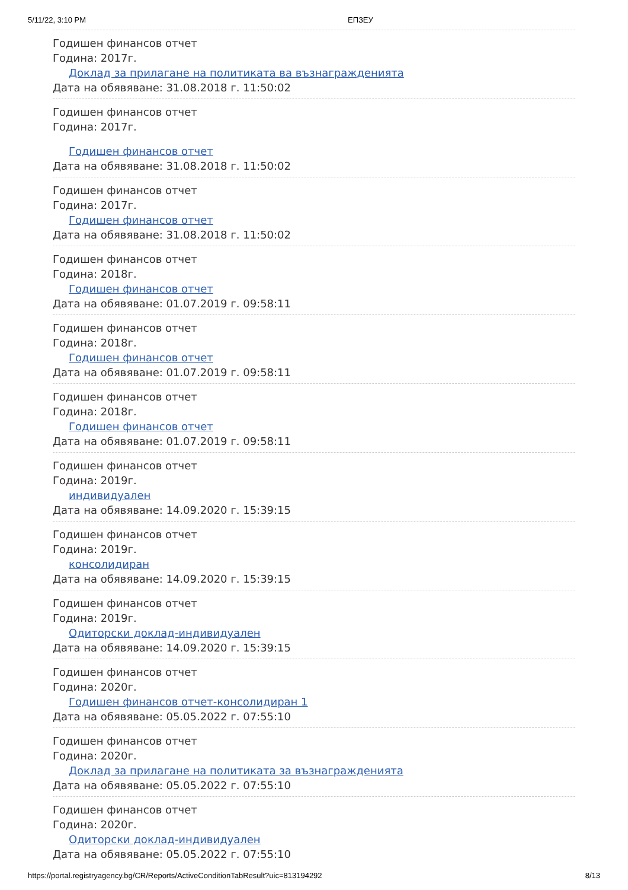5/11/22, 3:10 PM ЕПЗЕУ
Годишен финансов отчет
Година: 2017г.
Доклад за прилагане на политиката ва възнагражденията
Дата на обявяване: 31.08.2018 г. 11:50:02
Годишен финансов отчет
Година: 2017г.
Годишен финансов отчет
Дата на обявяване: 31.08.2018 г. 11:50:02
Годишен финансов отчет
Година: 2017г.
Годишен финансов отчет
Дата на обявяване: 31.08.2018 г. 11:50:02
Годишен финансов отчет
Година: 2018г.
Годишен финансов отчет
Дата на обявяване: 01.07.2019 г. 09:58:11
Годишен финансов отчет
Година: 2018г.
Годишен финансов отчет
Дата на обявяване: 01.07.2019 г. 09:58:11
Годишен финансов отчет
Година: 2018г.
Годишен финансов отчет
Дата на обявяване: 01.07.2019 г. 09:58:11
Годишен финансов отчет
Година: 2019г.
индивидуален
Дата на обявяване: 14.09.2020 г. 15:39:15
Годишен финансов отчет
Година: 2019г.
консолидиран
Дата на обявяване: 14.09.2020 г. 15:39:15
Годишен финансов отчет
Година: 2019г.
Одиторски доклад-индивидуален
Дата на обявяване: 14.09.2020 г. 15:39:15
Годишен финансов отчет
Година: 2020г.
Годишен финансов отчет-консолидиран 1
Дата на обявяване: 05.05.2022 г. 07:55:10
Годишен финансов отчет
Година: 2020г.
Доклад за прилагане на политиката за възнагражденията
Дата на обявяване: 05.05.2022 г. 07:55:10
Годишен финансов отчет
Година: 2020г.
Одиторски доклад-индивидуален
Дата на обявяване: 05.05.2022 г. 07:55:10
https://portal.registryagency.bg/CR/Reports/ActiveConditionTabResult?uic=813194292 8/13